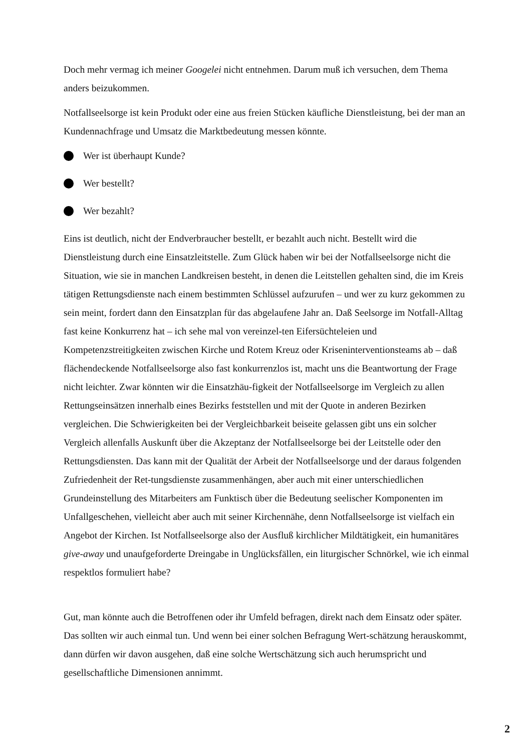Doch mehr vermag ich meiner Googelei nicht entnehmen. Darum muß ich versuchen, dem Thema anders beizukommen.
Notfallseelsorge ist kein Produkt oder eine aus freien Stücken käufliche Dienstleistung, bei der man an Kundennachfrage und Umsatz die Marktbedeutung messen könnte.
Wer ist überhaupt Kunde?
Wer bestellt?
Wer bezahlt?
Eins ist deutlich, nicht der Endverbraucher bestellt, er bezahlt auch nicht. Bestellt wird die Dienstleistung durch eine Einsatzleitstelle. Zum Glück haben wir bei der Notfallseelsorge nicht die Situation, wie sie in manchen Landkreisen besteht, in denen die Leitstellen gehalten sind, die im Kreis tätigen Rettungsdienste nach einem bestimmten Schlüssel aufzurufen – und wer zu kurz gekommen zu sein meint, fordert dann den Einsatzplan für das abgelaufene Jahr an. Daß Seelsorge im Notfall-Alltag fast keine Konkurrenz hat – ich sehe mal von vereinzel-ten Eifersüchteleien und Kompetenzstreitigkeiten zwischen Kirche und Rotem Kreuz oder Kriseninterventionsteams ab – daß flächendeckende Notfallseelsorge also fast konkurrenzlos ist, macht uns die Beantwortung der Frage nicht leichter. Zwar könnten wir die Einsatzhäu-figkeit der Notfallseelsorge im Vergleich zu allen Rettungseinsätzen innerhalb eines Bezirks feststellen und mit der Quote in anderen Bezirken vergleichen. Die Schwierigkeiten bei der Vergleichbarkeit beiseite gelassen gibt uns ein solcher Vergleich allenfalls Auskunft über die Akzeptanz der Notfallseelsorge bei der Leitstelle oder den Rettungsdiensten. Das kann mit der Qualität der Arbeit der Notfallseelsorge und der daraus folgenden Zufriedenheit der Ret-tungsdienste zusammenhängen, aber auch mit einer unterschiedlichen Grundeinstellung des Mitarbeiters am Funktisch über die Bedeutung seelischer Komponenten im Unfallgeschehen, vielleicht aber auch mit seiner Kirchennähe, denn Notfallseelsorge ist vielfach ein Angebot der Kirchen. Ist Notfallseelsorge also der Ausfluß kirchlicher Mildtätigkeit, ein humanitäres give-away und unaufgeforderte Dreingabe in Unglücksfällen, ein liturgischer Schnörkel, wie ich einmal respektlos formuliert habe?
Gut, man könnte auch die Betroffenen oder ihr Umfeld befragen, direkt nach dem Einsatz oder später. Das sollten wir auch einmal tun. Und wenn bei einer solchen Befragung Wert-schätzung herauskommt, dann dürfen wir davon ausgehen, daß eine solche Wertschätzung sich auch herumspricht und gesellschaftliche Dimensionen annimmt.
2